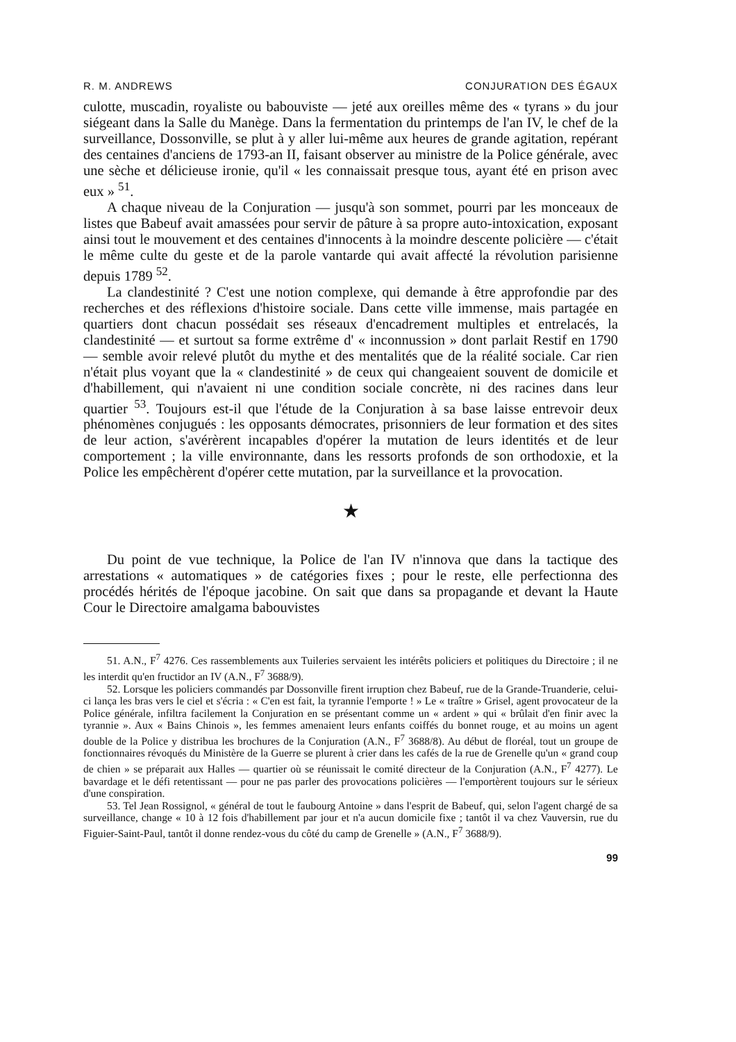R. M. ANDREWS CONJURATION DES ÉGAUX
culotte, muscadin, royaliste ou babouviste — jeté aux oreilles même des « tyrans » du jour siégeant dans la Salle du Manège. Dans la fermentation du printemps de l'an IV, le chef de la surveillance, Dossonville, se plut à y aller lui-même aux heures de grande agitation, repérant des centaines d'anciens de 1793-an II, faisant observer au ministre de la Police générale, avec une sèche et délicieuse ironie, qu'il « les connaissait presque tous, ayant été en prison avec eux » <sup>51</sup>.
A chaque niveau de la Conjuration — jusqu'à son sommet, pourri par les monceaux de listes que Babeuf avait amassées pour servir de pâture à sa propre auto-intoxication, exposant ainsi tout le mouvement et des centaines d'innocents à la moindre descente policière — c'était le même culte du geste et de la parole vantarde qui avait affecté la révolution parisienne depuis 1789 <sup>52</sup>.
La clandestinité ? C'est une notion complexe, qui demande à être approfondie par des recherches et des réflexions d'histoire sociale. Dans cette ville immense, mais partagée en quartiers dont chacun possédait ses réseaux d'encadrement multiples et entrelacés, la clandestinité — et surtout sa forme extrême d' « inconnussion » dont parlait Restif en 1790 — semble avoir relevé plutôt du mythe et des mentalités que de la réalité sociale. Car rien n'était plus voyant que la « clandestinité » de ceux qui changeaient souvent de domicile et d'habillement, qui n'avaient ni une condition sociale concrète, ni des racines dans leur quartier <sup>53</sup>. Toujours est-il que l'étude de la Conjuration à sa base laisse entrevoir deux phénomènes conjugués : les opposants démocrates, prisonniers de leur formation et des sites de leur action, s'avérèrent incapables d'opérer la mutation de leurs identités et de leur comportement ; la ville environnante, dans les ressorts profonds de son orthodoxie, et la Police les empêchèrent d'opérer cette mutation, par la surveillance et la provocation.
★
Du point de vue technique, la Police de l'an IV n'innova que dans la tactique des arrestations « automatiques » de catégories fixes ; pour le reste, elle perfectionna des procédés hérités de l'époque jacobine. On sait que dans sa propagande et devant la Haute Cour le Directoire amalgama babouvistes
51. A.N., F<sup>7</sup> 4276. Ces rassemblements aux Tuileries servaient les intérêts policiers et politiques du Directoire ; il ne les interdit qu'en fructidor an IV (A.N., F<sup>7</sup> 3688/9).
52. Lorsque les policiers commandés par Dossonville firent irruption chez Babeuf, rue de la Grande-Truanderie, celui-ci lança les bras vers le ciel et s'écria : « C'en est fait, la tyrannie l'emporte ! » Le « traître » Grisel, agent provocateur de la Police générale, infiltra facilement la Conjuration en se présentant comme un « ardent » qui « brûlait d'en finir avec la tyrannie ». Aux « Bains Chinois », les femmes amenaient leurs enfants coiffés du bonnet rouge, et au moins un agent double de la Police y distribua les brochures de la Conjuration (A.N., F<sup>7</sup> 3688/8). Au début de floréal, tout un groupe de fonctionnaires révoqués du Ministère de la Guerre se plurent à crier dans les cafés de la rue de Grenelle qu'un « grand coup de chien » se préparait aux Halles — quartier où se réunissait le comité directeur de la Conjuration (A.N., F<sup>7</sup> 4277). Le bavardage et le défi retentissant — pour ne pas parler des provocations policières — l'emportèrent toujours sur le sérieux d'une conspiration.
53. Tel Jean Rossignol, « général de tout le faubourg Antoine » dans l'esprit de Babeuf, qui, selon l'agent chargé de sa surveillance, change « 10 à 12 fois d'habillement par jour et n'a aucun domicile fixe ; tantôt il va chez Vauversin, rue du Figuier-Saint-Paul, tantôt il donne rendez-vous du côté du camp de Grenelle » (A.N., F<sup>7</sup> 3688/9).
99